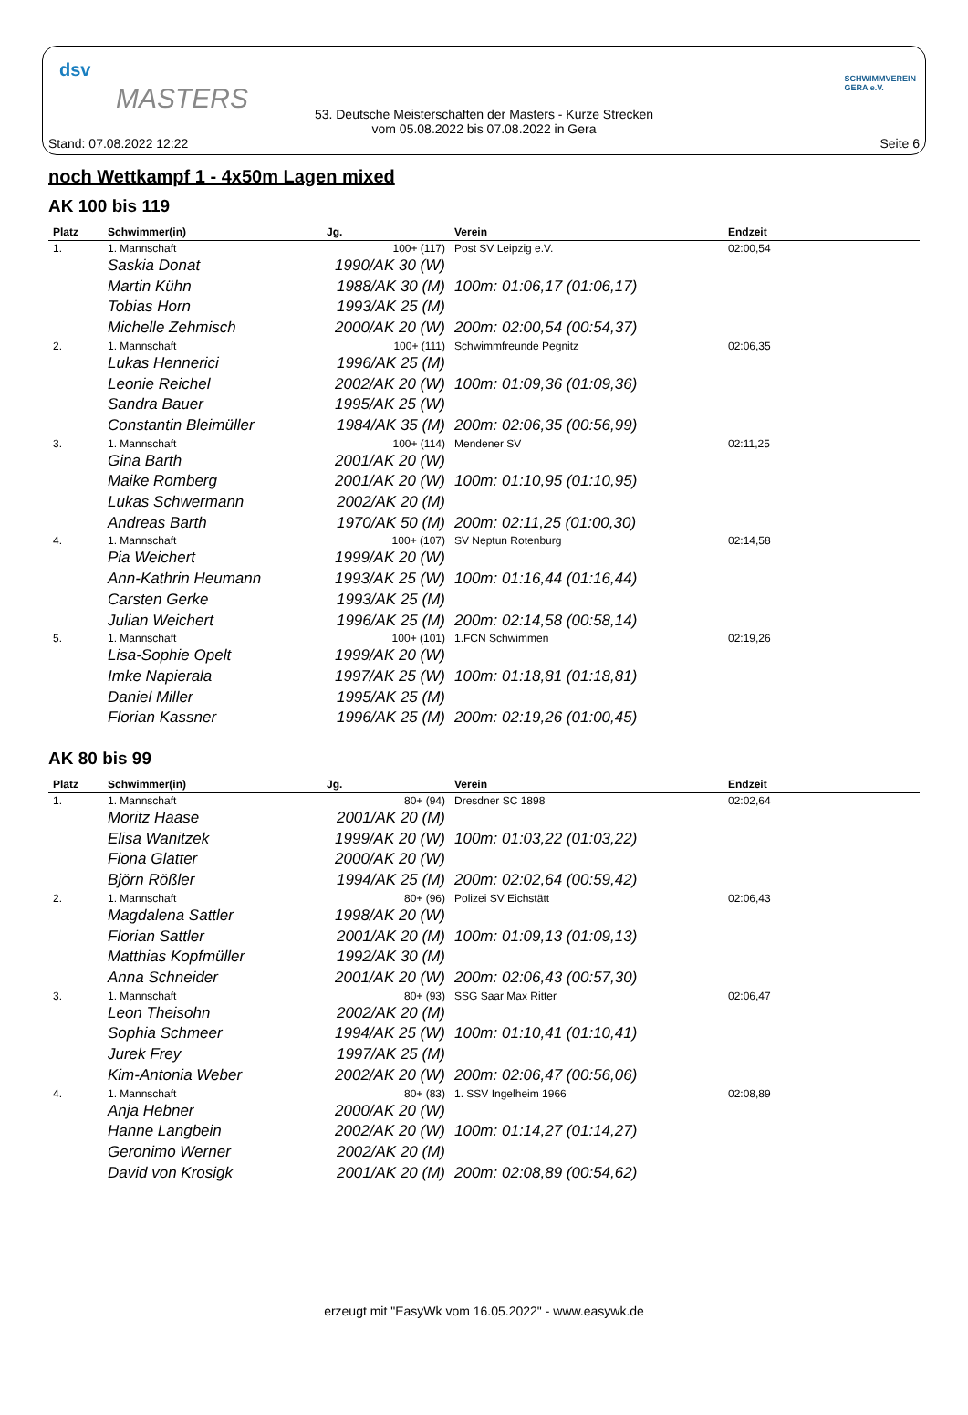dsv
MASTERS
SCHWIMMVEREIN
GERA e.V.
53. Deutsche Meisterschaften der Masters - Kurze Strecken
vom 05.08.2022 bis 07.08.2022 in Gera
Stand: 07.08.2022 12:22 Seite 6
noch Wettkampf 1 - 4x50m Lagen mixed
AK 100 bis 119
| Platz | Schwimmer(in) | Jg. | Verein | Endzeit |
| --- | --- | --- | --- | --- |
| 1. | 1. Mannschaft | 100+ (117) | Post SV Leipzig e.V. | 02:00,54 |
| | Saskia Donat Martin Kühn Tobias Horn Michelle Zehmisch | 1990/AK 30 (W) 1988/AK 30 (M) 1993/AK 25 (M) 2000/AK 20 (W) | 100m: 01:06,17 (01:06,17) 200m: 02:00,54 (00:54,37) | |
| 2. | 1. Mannschaft | 100+ (111) | Schwimmfreunde Pegnitz | 02:06,35 |
| | Lukas Hennerici Leonie Reichel Sandra Bauer Constantin Bleimüller | 1996/AK 25 (M) 2002/AK 20 (W) 1995/AK 25 (W) 1984/AK 35 (M) | 100m: 01:09,36 (01:09,36) 200m: 02:06,35 (00:56,99) | |
| 3. | 1. Mannschaft | 100+ (114) | Mendener SV | 02:11,25 |
| | Gina Barth Maike Romberg Lukas Schwermann Andreas Barth | 2001/AK 20 (W) 2001/AK 20 (W) 2002/AK 20 (M) 1970/AK 50 (M) | 100m: 01:10,95 (01:10,95) 200m: 02:11,25 (01:00,30) | |
| 4. | 1. Mannschaft | 100+ (107) | SV Neptun Rotenburg | 02:14,58 |
| | Pia Weichert Ann-Kathrin Heumann Carsten Gerke Julian Weichert | 1999/AK 20 (W) 1993/AK 25 (W) 1993/AK 25 (M) 1996/AK 25 (M) | 100m: 01:16,44 (01:16,44) 200m: 02:14,58 (00:58,14) | |
| 5. | 1. Mannschaft | 100+ (101) | 1.FCN Schwimmen | 02:19,26 |
| | Lisa-Sophie Opelt Imke Napierala Daniel Miller Florian Kassner | 1999/AK 20 (W) 1997/AK 25 (W) 1995/AK 25 (M) 1996/AK 25 (M) | 100m: 01:18,81 (01:18,81) 200m: 02:19,26 (01:00,45) | |
AK 80 bis 99
| Platz | Schwimmer(in) | Jg. | Verein | Endzeit |
| --- | --- | --- | --- | --- |
| 1. | 1. Mannschaft | 80+ (94) | Dresdner SC 1898 | 02:02,64 |
| | Moritz Haase Elisa Wanitzek Fiona Glatter Björn Rößler | 2001/AK 20 (M) 1999/AK 20 (W) 2000/AK 20 (W) 1994/AK 25 (M) | 100m: 01:03,22 (01:03,22) 200m: 02:02,64 (00:59,42) | |
| 2. | 1. Mannschaft | 80+ (96) | Polizei SV Eichstätt | 02:06,43 |
| | Magdalena Sattler Florian Sattler Matthias Kopfmüller Anna Schneider | 1998/AK 20 (W) 2001/AK 20 (M) 1992/AK 30 (M) 2001/AK 20 (W) | 100m: 01:09,13 (01:09,13) 200m: 02:06,43 (00:57,30) | |
| 3. | 1. Mannschaft | 80+ (93) | SSG Saar Max Ritter | 02:06,47 |
| | Leon Theisohn Sophia Schmeer Jurek Frey Kim-Antonia Weber | 2002/AK 20 (M) 1994/AK 25 (W) 1997/AK 25 (M) 2002/AK 20 (W) | 100m: 01:10,41 (01:10,41) 200m: 02:06,47 (00:56,06) | |
| 4. | 1. Mannschaft | 80+ (83) | 1. SSV Ingelheim 1966 | 02:08,89 |
| | Anja Hebner Hanne Langbein Geronimo Werner David von Krosigk | 2000/AK 20 (W) 2002/AK 20 (W) 2002/AK 20 (M) 2001/AK 20 (M) | 100m: 01:14,27 (01:14,27) 200m: 02:08,89 (00:54,62) | |
erzeugt mit "EasyWk vom 16.05.2022" - www.easywk.de